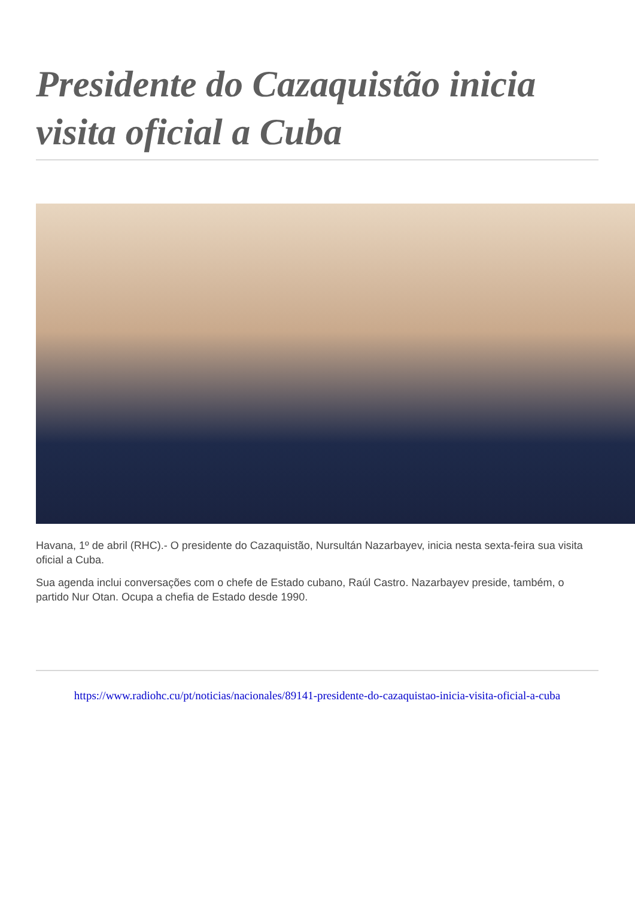Presidente do Cazaquistão inicia visita oficial a Cuba
Havana, 1º de abril (RHC).- O presidente do Cazaquistão, Nursultán Nazarbayev, inicia nesta sexta-feira sua visita oficial a Cuba.
Sua agenda inclui conversações com o chefe de Estado cubano, Raúl Castro. Nazarbayev preside, também, o partido Nur Otan. Ocupa a chefia de Estado desde 1990.
https://www.radiohc.cu/pt/noticias/nacionales/89141-presidente-do-cazaquistao-inicia-visita-oficial-a-cuba